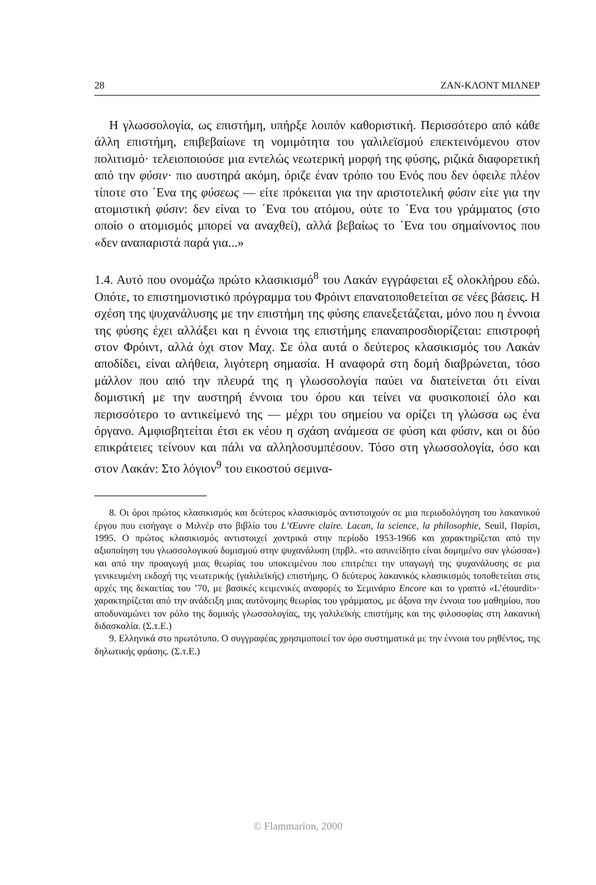28 ΖΑΝ-ΚΛΟΝΤ ΜΙΛΝΕΡ
Η γλωσσολογία, ως επιστήμη, υπήρξε λοιπόν καθοριστική. Περισσότερο από κάθε άλλη επιστήμη, επιβεβαίωνε τη νομιμότητα του γαλιλεϊσμού επεκτεινόμενου στον πολιτισμό· τελειοποιούσε μια εντελώς νεωτερική μορφή της φύσης, ριζικά διαφορετική από την φύσιν· πιο αυστηρά ακόμη, όριζε έναν τρόπο του Ενός που δεν όφειλε πλέον τίποτε στο ΄Ενα της φύσεως — είτε πρόκειται για την αριστοτελική φύσιν είτε για την ατομιστική φύσιν: δεν είναι το ΄Ενα του ατόμου, ούτε το ΄Ενα του γράμματος (στο οποίο ο ατομισμός μπορεί να αναχθεί), αλλά βεβαίως το ΄Ενα του σημαίνοντος που «δεν αναπαριστά παρά για...»
1.4. Αυτό που ονομάζω πρώτο κλασικισμό<sup>8</sup> του Λακάν εγγράφεται εξ ολοκλήρου εδώ. Οπότε, το επιστημονιστικό πρόγραμμα του Φρόιντ επανατοποθετείται σε νέες βάσεις. Η σχέση της ψυχανάλυσης με την επιστήμη της φύσης επανεξετάζεται, μόνο που η έννοια της φύσης έχει αλλάξει και η έννοια της επιστήμης επαναπροσδιορίζεται: επιστροφή στον Φρόιντ, αλλά όχι στον Μαχ. Σε όλα αυτά ο δεύτερος κλασικισμός του Λακάν αποδίδει, είναι αλήθεια, λιγότερη σημασία. Η αναφορά στη δομή διαβρώνεται, τόσο μάλλον που από την πλευρά της η γλωσσολογία παύει να διατείνεται ότι είναι δομιστική με την αυστηρή έννοια του όρου και τείνει να φυσικοποιεί όλο και περισσότερο το αντικείμενό της — μέχρι του σημείου να ορίζει τη γλώσσα ως ένα όργανο. Αμφισβητείται έτσι εκ νέου η σχάση ανάμεσα σε φύση και φύσιν, και οι δύο επικράτειες τείνουν και πάλι να αλληλοσυμπέσουν. Τόσο στη γλωσσολογία, όσο και στον Λακάν: Στο λόγιον<sup>9</sup> του εικοστού σεμινα-
8. Οι όροι πρώτος κλασικισμός και δεύτερος κλασικισμός αντιστοιχούν σε μια περιοδολόγηση του λακανικού έργου που εισήγαγε ο Μιλνέρ στο βιβλίο του L’Œuvre claire. Lacan, la science, la philosophie, Seuil, Παρίσι, 1995. Ο πρώτος κλασικισμός αντιστοιχεί χοντρικά στην περίοδο 1953-1966 και χαρακτηρίζεται από την αξιοποίηση του γλωσσολογικού δομισμού στην ψυχανάλυση (πρβλ. «το ασυνείδητο είναι δομημένο σαν γλώσσα») και από την προαγωγή μιας θεωρίας του υποκειμένου που επιτρέπει την υπαγωγή της ψυχανάλυσης σε μια γενικευμένη εκδοχή της νεωτερικής (γαλιλεϊκής) επιστήμης. Ο δεύτερος λακανικός κλασικισμός τοποθετείται στις αρχές της δεκαετίας του ’70, με βασικές κειμενικές αναφορές το Σεμινάριο Encore και το γραπτό «L’étourdit»· χαρακτηρίζεται από την ανάδειξη μιας αυτόνομης θεωρίας του γράμματος, με άξονα την έννοια του μαθημίου, που αποδυναμώνει τον ρόλο της δομικής γλωσσολογίας, της γαλιλεϊκής επιστήμης και της φιλοσοφίας στη λακανική διδασκαλία. (Σ.τ.Ε.)
9. Ελληνικά στο πρωτότυπο. Ο συγγραφέας χρησιμοποιεί τον όρο συστηματικά με την έννοια του ρηθέντος, της δηλωτικής φράσης. (Σ.τ.Ε.)
© Flammarion, 2000